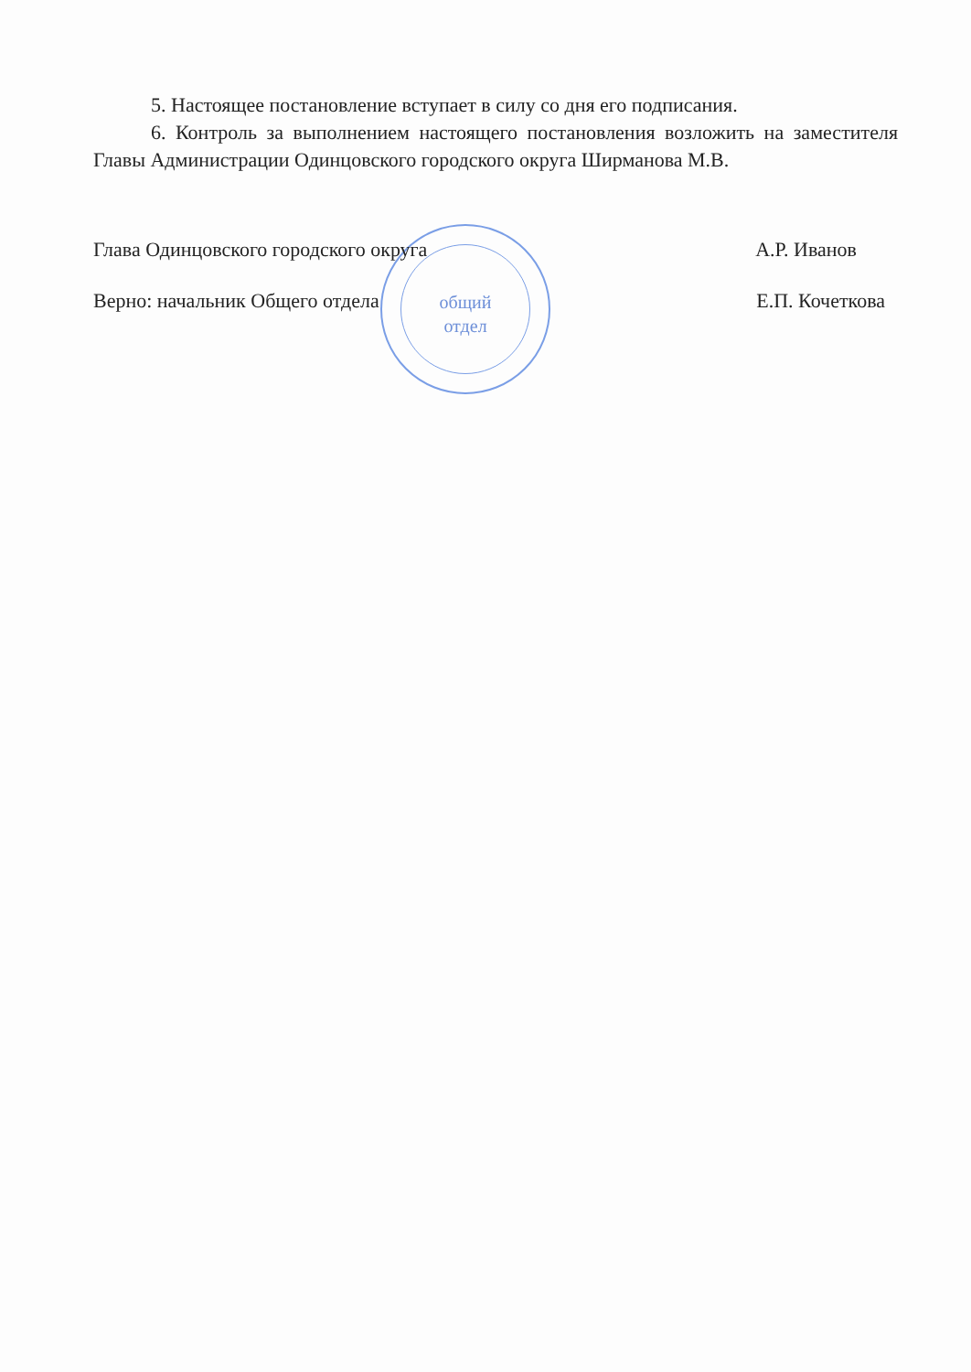общий
отдел
5. Настоящее постановление вступает в силу со дня его подписания.
6. Контроль за выполнением настоящего постановления возложить на заместителя Главы Администрации Одинцовского городского округа Ширманова М.В.
Глава Одинцовского городского округа А.Р. Иванов
Верно: начальник Общего отдела Е.П. Кочеткова